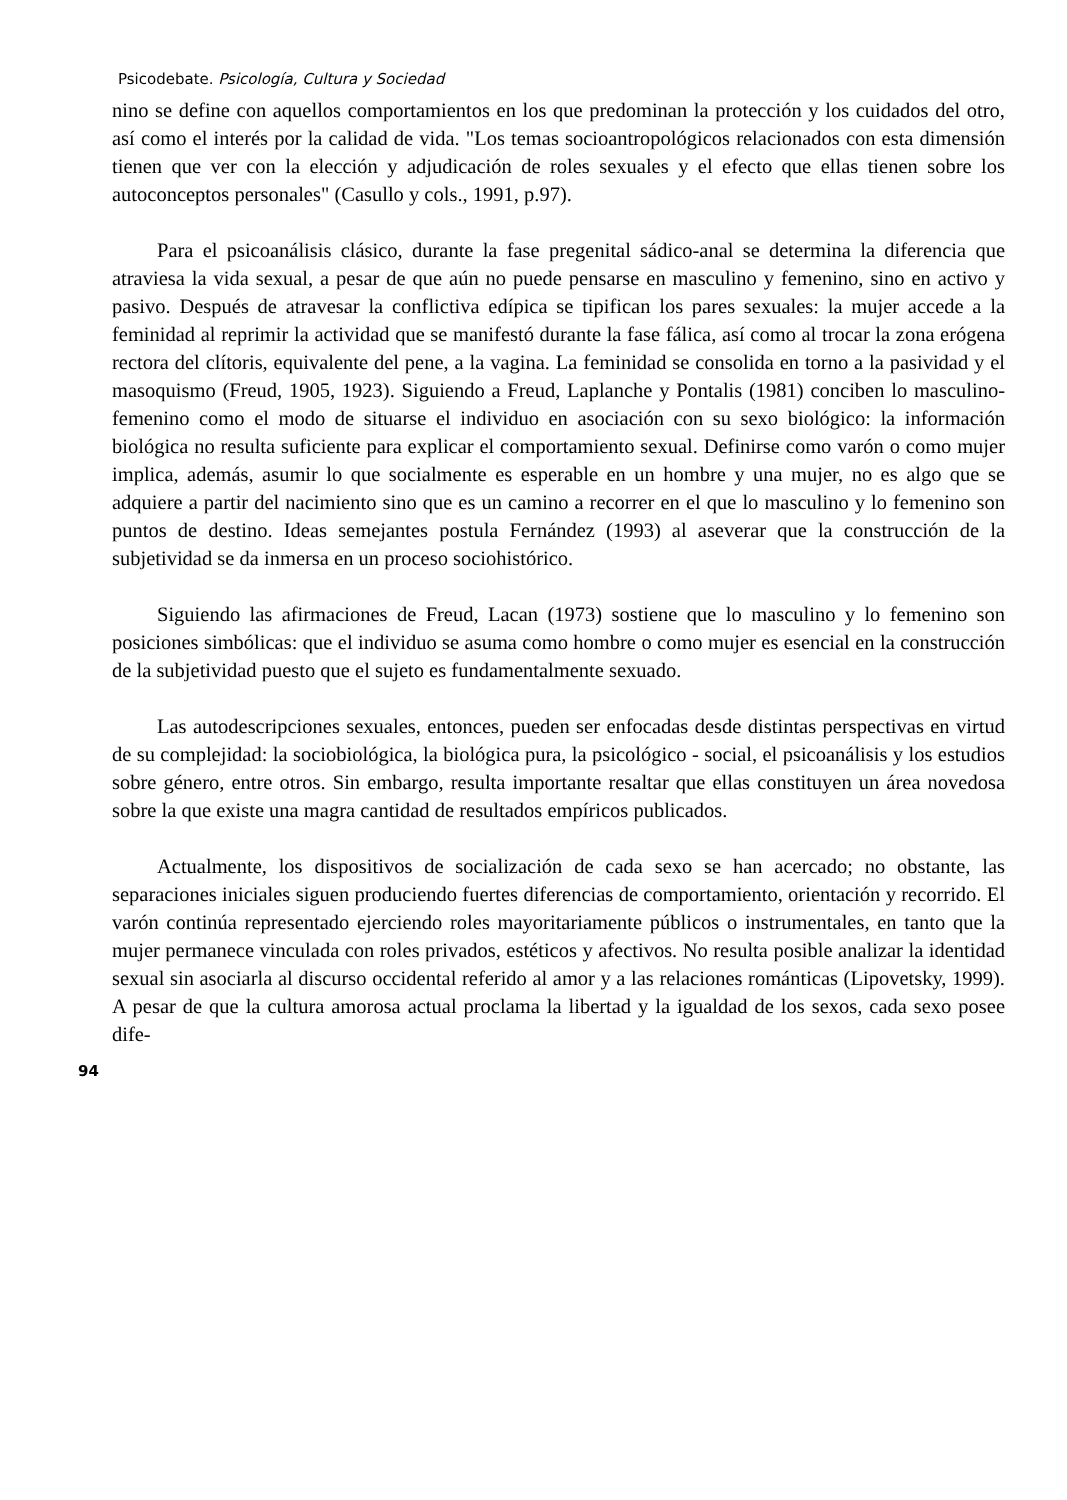Psicodebate. Psicología, Cultura y Sociedad
nino se define con aquellos comportamientos en los que predominan la protección y los cuidados del otro, así como el interés por la calidad de vida. "Los temas socioantropológicos relacionados con esta dimensión tienen que ver con la elección y adjudicación de roles sexuales y el efecto que ellas tienen sobre los autoconceptos personales" (Casullo y cols., 1991, p.97).
Para el psicoanálisis clásico, durante la fase pregenital sádico-anal se determina la diferencia que atraviesa la vida sexual, a pesar de que aún no puede pensarse en masculino y femenino, sino en activo y pasivo. Después de atravesar la conflictiva edípica se tipifican los pares sexuales: la mujer accede a la feminidad al reprimir la actividad que se manifestó durante la fase fálica, así como al trocar la zona erógena rectora del clítoris, equivalente del pene, a la vagina. La feminidad se consolida en torno a la pasividad y el masoquismo (Freud, 1905, 1923). Siguiendo a Freud, Laplanche y Pontalis (1981) conciben lo masculino-femenino como el modo de situarse el individuo en asociación con su sexo biológico: la información biológica no resulta suficiente para explicar el comportamiento sexual. Definirse como varón o como mujer implica, además, asumir lo que socialmente es esperable en un hombre y una mujer, no es algo que se adquiere a partir del nacimiento sino que es un camino a recorrer en el que lo masculino y lo femenino son puntos de destino. Ideas semejantes postula Fernández (1993) al aseverar que la construcción de la subjetividad se da inmersa en un proceso sociohistórico.
Siguiendo las afirmaciones de Freud, Lacan (1973) sostiene que lo masculino y lo femenino son posiciones simbólicas: que el individuo se asuma como hombre o como mujer es esencial en la construcción de la subjetividad puesto que el sujeto es fundamentalmente sexuado.
Las autodescripciones sexuales, entonces, pueden ser enfocadas desde distintas perspectivas en virtud de su complejidad: la sociobiológica, la biológica pura, la psicológico - social, el psicoanálisis y los estudios sobre género, entre otros. Sin embargo, resulta importante resaltar que ellas constituyen un área novedosa sobre la que existe una magra cantidad de resultados empíricos publicados.
Actualmente, los dispositivos de socialización de cada sexo se han acercado; no obstante, las separaciones iniciales siguen produciendo fuertes diferencias de comportamiento, orientación y recorrido. El varón continúa representado ejerciendo roles mayoritariamente públicos o instrumentales, en tanto que la mujer permanece vinculada con roles privados, estéticos y afectivos. No resulta posible analizar la identidad sexual sin asociarla al discurso occidental referido al amor y a las relaciones románticas (Lipovetsky, 1999). A pesar de que la cultura amorosa actual proclama la libertad y la igualdad de los sexos, cada sexo posee dife-
94